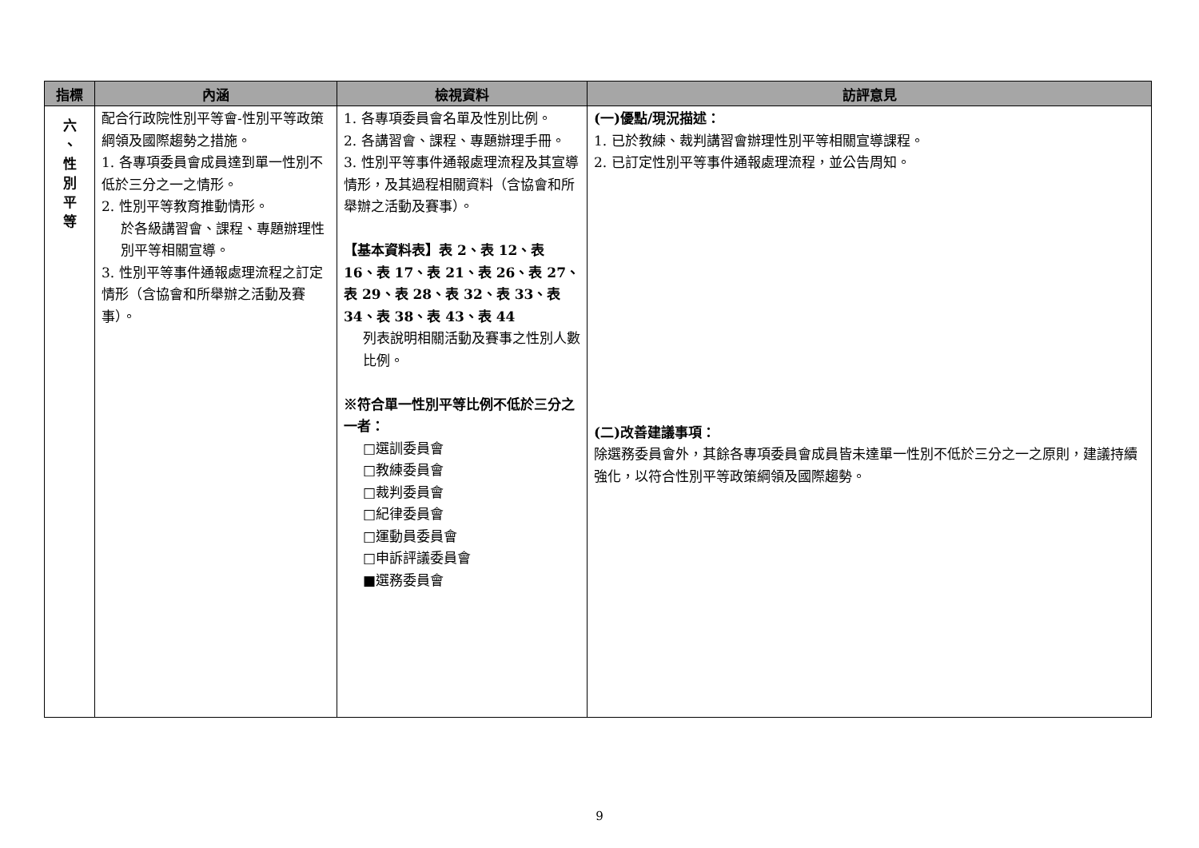| 指標 | 內涵 | 檢視資料 | 訪評意見 |
| --- | --- | --- | --- |
| 六 、 性 別 平 等 | 配合行政院性別平等會-性別平等政策綱領及國際趨勢之措施。 1. 各專項委員會成員達到單一性別不低於三分之一之情形。 2. 性別平等教育推動情形。 於各級講習會、課程、專題辦理性別平等相關宣導。 3. 性別平等事件通報處理流程之訂定情形（含協會和所舉辦之活動及賽事）。 | 1. 各專項委員會名單及性別比例。 2. 各講習會、課程、專題辦理手冊。 3. 性別平等事件通報處理流程及其宣導情形，及其過程相關資料（含協會和所舉辦之活動及賽事）。 【基本資料表】表 2、表 12、表 16、表 17、表 21、表 26、表 27、表 29、表 28、表 32、表 33、表 34、表 38、表 43、表 44 列表說明相關活動及賽事之性別人數比例。 ※符合單一性別平等比例不低於三分之一者： □選訓委員會 □教練委員會 □裁判委員會 □紀律委員會 □運動員委員會 □申訴評議委員會 ■選務委員會 | (一)優點/現況描述： 1. 已於教練、裁判講習會辦理性別平等相關宣導課程。 2. 已訂定性別平等事件通報處理流程，並公告周知。 (二)改善建議事項： 除選務委員會外，其餘各專項委員會成員皆未達單一性別不低於三分之一之原則，建議持續強化，以符合性別平等政策綱領及國際趨勢。 |
9